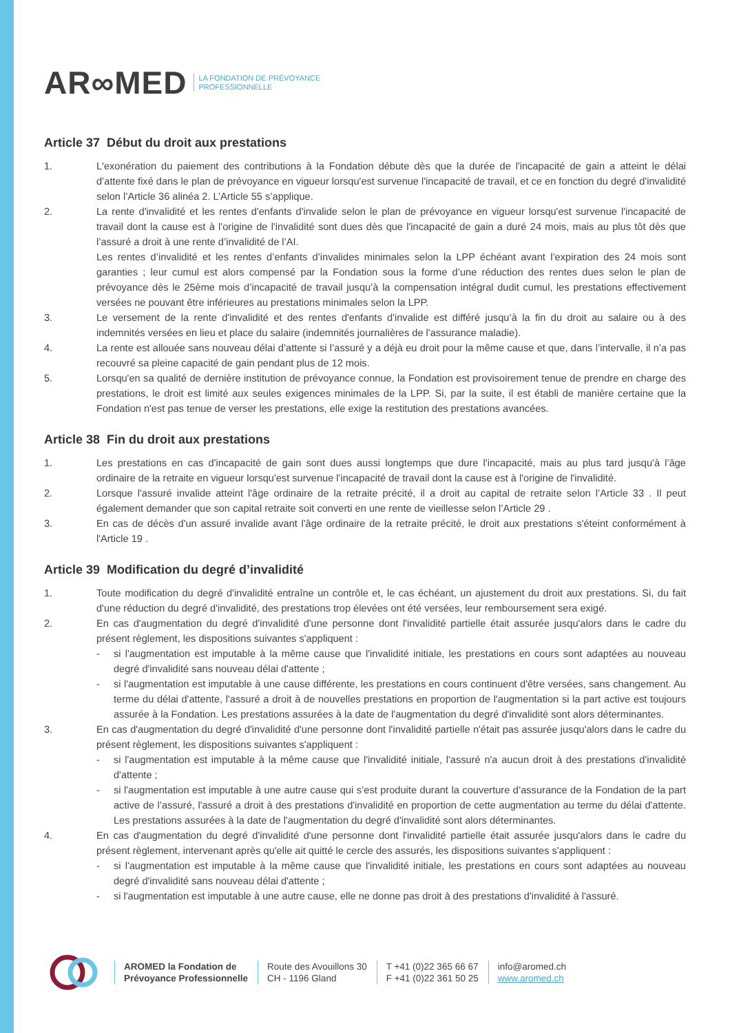AR∞MED LA FONDATION DE PRÉVOYANCE
PROFESSIONNELLE
Article 37 Début du droit aux prestations
1. L'exonération du paiement des contributions à la Fondation débute dès que la durée de l'incapacité de gain a atteint le délai d’attente fixé dans le plan de prévoyance en vigueur lorsqu'est survenue l'incapacité de travail, et ce en fonction du degré d'invalidité selon l’Article 36 alinéa 2. L’Article 55 s’applique.
2. La rente d'invalidité et les rentes d'enfants d'invalide selon le plan de prévoyance en vigueur lorsqu'est survenue l'incapacité de travail dont la cause est à l'origine de l'invalidité sont dues dès que l'incapacité de gain a duré 24 mois, mais au plus tôt dès que l’assuré a droit à une rente d’invalidité de l’AI.
Les rentes d’invalidité et les rentes d’enfants d’invalides minimales selon la LPP échéant avant l’expiration des 24 mois sont garanties ; leur cumul est alors compensé par la Fondation sous la forme d’une réduction des rentes dues selon le plan de prévoyance dès le 25ème mois d’incapacité de travail jusqu’à la compensation intégral dudit cumul, les prestations effectivement versées ne pouvant être inférieures au prestations minimales selon la LPP.
3. Le versement de la rente d'invalidité et des rentes d'enfants d'invalide est différé jusqu’à la fin du droit au salaire ou à des indemnités versées en lieu et place du salaire (indemnités journalières de l'assurance maladie).
4. La rente est allouée sans nouveau délai d’attente si l’assuré y a déjà eu droit pour la même cause et que, dans l’intervalle, il n’a pas recouvré sa pleine capacité de gain pendant plus de 12 mois.
5. Lorsqu'en sa qualité de dernière institution de prévoyance connue, la Fondation est provisoirement tenue de prendre en charge des prestations, le droit est limité aux seules exigences minimales de la LPP. Si, par la suite, il est établi de manière certaine que la Fondation n'est pas tenue de verser les prestations, elle exige la restitution des prestations avancées.
Article 38 Fin du droit aux prestations
1. Les prestations en cas d'incapacité de gain sont dues aussi longtemps que dure l'incapacité, mais au plus tard jusqu'à l’âge ordinaire de la retraite en vigueur lorsqu'est survenue l'incapacité de travail dont la cause est à l'origine de l'invalidité.
2. Lorsque l'assuré invalide atteint l'âge ordinaire de la retraite précité, il a droit au capital de retraite selon l’Article 33 . Il peut également demander que son capital retraite soit converti en une rente de vieillesse selon l’Article 29 .
3. En cas de décès d'un assuré invalide avant l'âge ordinaire de la retraite précité, le droit aux prestations s'éteint conformément à l'Article 19 .
Article 39 Modification du degré d’invalidité
1. Toute modification du degré d'invalidité entraîne un contrôle et, le cas échéant, un ajustement du droit aux prestations. Si, du fait d'une réduction du degré d'invalidité, des prestations trop élevées ont été versées, leur remboursement sera exigé.
2. En cas d'augmentation du degré d'invalidité d'une personne dont l'invalidité partielle était assurée jusqu'alors dans le cadre du présent règlement, les dispositions suivantes s'appliquent :
- si l'augmentation est imputable à la même cause que l'invalidité initiale, les prestations en cours sont adaptées au nouveau degré d'invalidité sans nouveau délai d'attente ;
- si l'augmentation est imputable à une cause différente, les prestations en cours continuent d'être versées, sans changement. Au terme du délai d'attente, l'assuré a droit à de nouvelles prestations en proportion de l'augmentation si la part active est toujours assurée à la Fondation. Les prestations assurées à la date de l'augmentation du degré d'invalidité sont alors déterminantes.
3. En cas d'augmentation du degré d'invalidité d'une personne dont l'invalidité partielle n'était pas assurée jusqu'alors dans le cadre du présent règlement, les dispositions suivantes s'appliquent :
- si l'augmentation est imputable à la même cause que l'invalidité initiale, l'assuré n'a aucun droit à des prestations d'invalidité d'attente ;
- si l'augmentation est imputable à une autre cause qui s’est produite durant la couverture d’assurance de la Fondation de la part active de l’assuré, l'assuré a droit à des prestations d'invalidité en proportion de cette augmentation au terme du délai d'attente. Les prestations assurées à la date de l'augmentation du degré d'invalidité sont alors déterminantes.
4. En cas d'augmentation du degré d'invalidité d'une personne dont l'invalidité partielle était assurée jusqu'alors dans le cadre du présent règlement, intervenant après qu'elle ait quitté le cercle des assurés, les dispositions suivantes s'appliquent :
- si l'augmentation est imputable à la même cause que l'invalidité initiale, les prestations en cours sont adaptées au nouveau degré d'invalidité sans nouveau délai d'attente ;
- si l'augmentation est imputable à une autre cause, elle ne donne pas droit à des prestations d'invalidité à l'assuré.
AROMED la Fondation de
Prévoyance Professionnelle
Route des Avouillons 30
CH - 1196 Gland
T +41 (0)22 365 66 67
F +41 (0)22 361 50 25
info@aromed.ch
www.aromed.ch